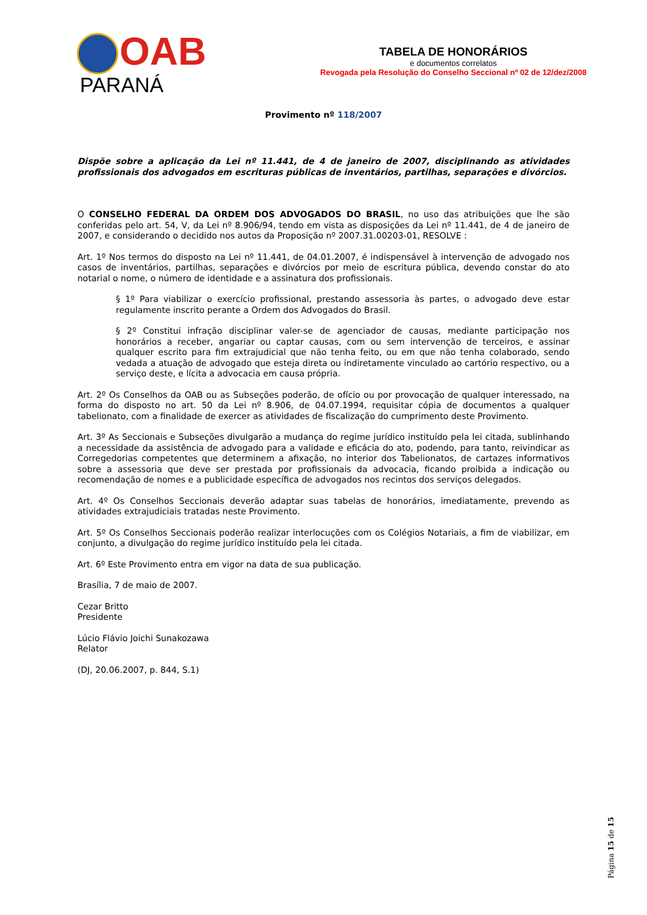OAB
PARANÁ
TABELA DE HONORÁRIOS
e documentos correlatos
Revogada pela Resolução do Conselho Seccional nº 02 de 12/dez/2008
Provimento nº 118/2007
Dispõe sobre a aplicação da Lei nº 11.441, de 4 de janeiro de 2007, disciplinando as atividades profissionais dos advogados em escrituras públicas de inventários, partilhas, separações e divórcios.
O CONSELHO FEDERAL DA ORDEM DOS ADVOGADOS DO BRASIL, no uso das atribuições que lhe são conferidas pelo art. 54, V, da Lei nº 8.906/94, tendo em vista as disposições da Lei nº 11.441, de 4 de janeiro de 2007, e considerando o decidido nos autos da Proposição nº 2007.31.00203-01, RESOLVE :
Art. 1º Nos termos do disposto na Lei nº 11.441, de 04.01.2007, é indispensável à intervenção de advogado nos casos de inventários, partilhas, separações e divórcios por meio de escritura pública, devendo constar do ato notarial o nome, o número de identidade e a assinatura dos profissionais.
§ 1º Para viabilizar o exercício profissional, prestando assessoria às partes, o advogado deve estar regulamente inscrito perante a Ordem dos Advogados do Brasil.
§ 2º Constitui infração disciplinar valer-se de agenciador de causas, mediante participação nos honorários a receber, angariar ou captar causas, com ou sem intervenção de terceiros, e assinar qualquer escrito para fim extrajudicial que não tenha feito, ou em que não tenha colaborado, sendo vedada a atuação de advogado que esteja direta ou indiretamente vinculado ao cartório respectivo, ou a serviço deste, e lícita a advocacia em causa própria.
Art. 2º Os Conselhos da OAB ou as Subseções poderão, de ofício ou por provocação de qualquer interessado, na forma do disposto no art. 50 da Lei nº 8.906, de 04.07.1994, requisitar cópia de documentos a qualquer tabelionato, com a finalidade de exercer as atividades de fiscalização do cumprimento deste Provimento.
Art. 3º As Seccionais e Subseções divulgarão a mudança do regime jurídico instituído pela lei citada, sublinhando a necessidade da assistência de advogado para a validade e eficácia do ato, podendo, para tanto, reivindicar as Corregedorias competentes que determinem a afixação, no interior dos Tabelionatos, de cartazes informativos sobre a assessoria que deve ser prestada por profissionais da advocacia, ficando proibida a indicação ou recomendação de nomes e a publicidade específica de advogados nos recintos dos serviços delegados.
Art. 4º Os Conselhos Seccionais deverão adaptar suas tabelas de honorários, imediatamente, prevendo as atividades extrajudiciais tratadas neste Provimento.
Art. 5º Os Conselhos Seccionais poderão realizar interlocuções com os Colégios Notariais, a fim de viabilizar, em conjunto, a divulgação do regime jurídico instituído pela lei citada.
Art. 6º Este Provimento entra em vigor na data de sua publicação.
Brasília, 7 de maio de 2007.
Cezar Britto
Presidente
Lúcio Flávio Joichi Sunakozawa
Relator
(DJ, 20.06.2007, p. 844, S.1)
Página 15 de 15